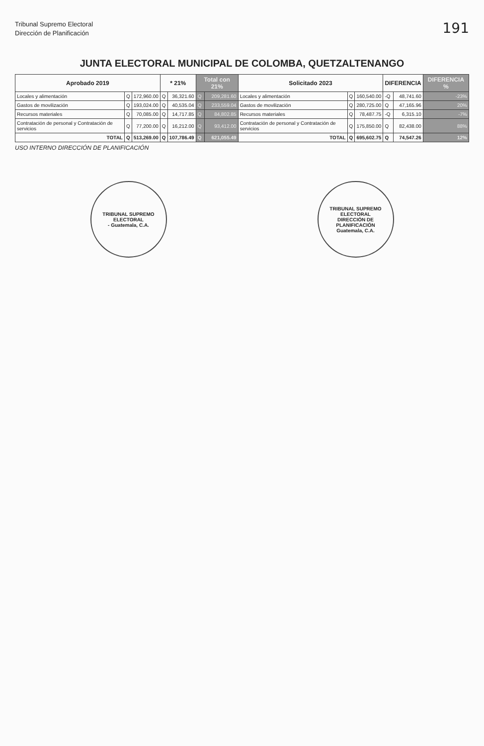Tribunal Supremo Electoral
Dirección de Planificación
191
JUNTA ELECTORAL MUNICIPAL DE COLOMBA, QUETZALTENANGO
| Aprobado 2019 | | | * 21% | | Total con 21% | | Solicitado 2023 | | | DIFERENCIA | | DIFERENCIA % |
| --- | --- | --- | --- | --- | --- | --- | --- | --- | --- | --- | --- | --- |
| Locales y alimentación | Q | 172,960.00 | Q | 36,321.60 | Q | 209,281.60 | Locales y alimentación | Q | 160,540.00 | -Q | 48,741.60 | -23% |
| Gastos de movilización | Q | 193,024.00 | Q | 40,535.04 | Q | 233,559.04 | Gastos de movilización | Q | 280,725.00 | Q | 47,165.96 | 20% |
| Recursos materiales | Q | 70,085.00 | Q | 14,717.85 | Q | 84,802.85 | Recursos materiales | Q | 78,487.75 | -Q | 6,315.10 | -7% |
| Contratación de personal y Contratación de servicios | Q | 77,200.00 | Q | 16,212.00 | Q | 93,412.00 | Contratación de personal y Contratación de servicios | Q | 175,850.00 | Q | 82,438.00 | 88% |
| TOTAL | Q | 513,269.00 | Q | 107,786.49 | Q | 621,055.49 | TOTAL | Q | 695,602.75 | Q | 74,547.26 | 12% |
USO INTERNO DIRECCIÓN DE PLANIFICACIÓN
TRIBUNAL SUPREMO ELECTORAL
- Guatemala, C.A.
TRIBUNAL SUPREMO ELECTORAL
DIRECCIÓN DE PLANIFICACIÓN
Guatemala, C.A.